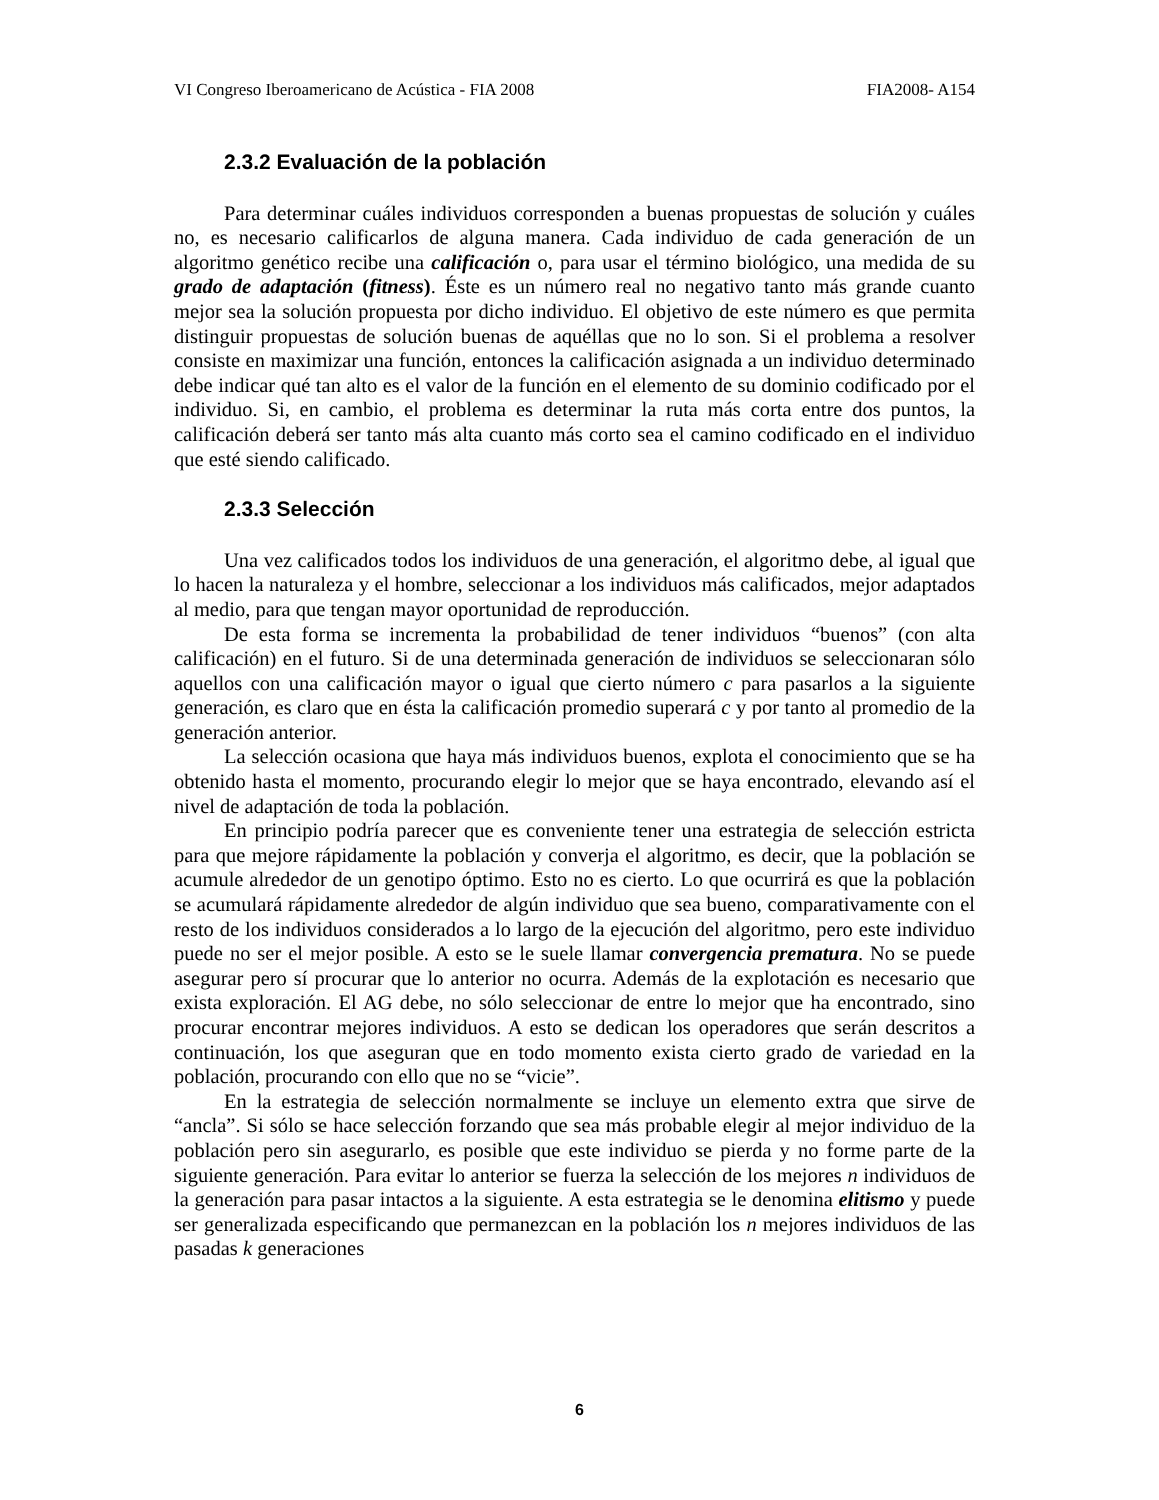VI Congreso Iberoamericano de Acústica - FIA 2008 FIA2008- A154
2.3.2 Evaluación de la población
Para determinar cuáles individuos corresponden a buenas propuestas de solución y cuáles no, es necesario calificarlos de alguna manera. Cada individuo de cada generación de un algoritmo genético recibe una calificación o, para usar el término biológico, una medida de su grado de adaptación (fitness). Éste es un número real no negativo tanto más grande cuanto mejor sea la solución propuesta por dicho individuo. El objetivo de este número es que permita distinguir propuestas de solución buenas de aquéllas que no lo son. Si el problema a resolver consiste en maximizar una función, entonces la calificación asignada a un individuo determinado debe indicar qué tan alto es el valor de la función en el elemento de su dominio codificado por el individuo. Si, en cambio, el problema es determinar la ruta más corta entre dos puntos, la calificación deberá ser tanto más alta cuanto más corto sea el camino codificado en el individuo que esté siendo calificado.
2.3.3 Selección
Una vez calificados todos los individuos de una generación, el algoritmo debe, al igual que lo hacen la naturaleza y el hombre, seleccionar a los individuos más calificados, mejor adaptados al medio, para que tengan mayor oportunidad de reproducción.
De esta forma se incrementa la probabilidad de tener individuos “buenos” (con alta calificación) en el futuro. Si de una determinada generación de individuos se seleccionaran sólo aquellos con una calificación mayor o igual que cierto número c para pasarlos a la siguiente generación, es claro que en ésta la calificación promedio superará c y por tanto al promedio de la generación anterior.
La selección ocasiona que haya más individuos buenos, explota el conocimiento que se ha obtenido hasta el momento, procurando elegir lo mejor que se haya encontrado, elevando así el nivel de adaptación de toda la población.
En principio podría parecer que es conveniente tener una estrategia de selección estricta para que mejore rápidamente la población y converja el algoritmo, es decir, que la población se acumule alrededor de un genotipo óptimo. Esto no es cierto. Lo que ocurrirá es que la población se acumulará rápidamente alrededor de algún individuo que sea bueno, comparativamente con el resto de los individuos considerados a lo largo de la ejecución del algoritmo, pero este individuo puede no ser el mejor posible. A esto se le suele llamar convergencia prematura. No se puede asegurar pero sí procurar que lo anterior no ocurra. Además de la explotación es necesario que exista exploración. El AG debe, no sólo seleccionar de entre lo mejor que ha encontrado, sino procurar encontrar mejores individuos. A esto se dedican los operadores que serán descritos a continuación, los que aseguran que en todo momento exista cierto grado de variedad en la población, procurando con ello que no se “vicie”.
En la estrategia de selección normalmente se incluye un elemento extra que sirve de “ancla”. Si sólo se hace selección forzando que sea más probable elegir al mejor individuo de la población pero sin asegurarlo, es posible que este individuo se pierda y no forme parte de la siguiente generación. Para evitar lo anterior se fuerza la selección de los mejores n individuos de la generación para pasar intactos a la siguiente. A esta estrategia se le denomina elitismo y puede ser generalizada especificando que permanezcan en la población los n mejores individuos de las pasadas k generaciones
6